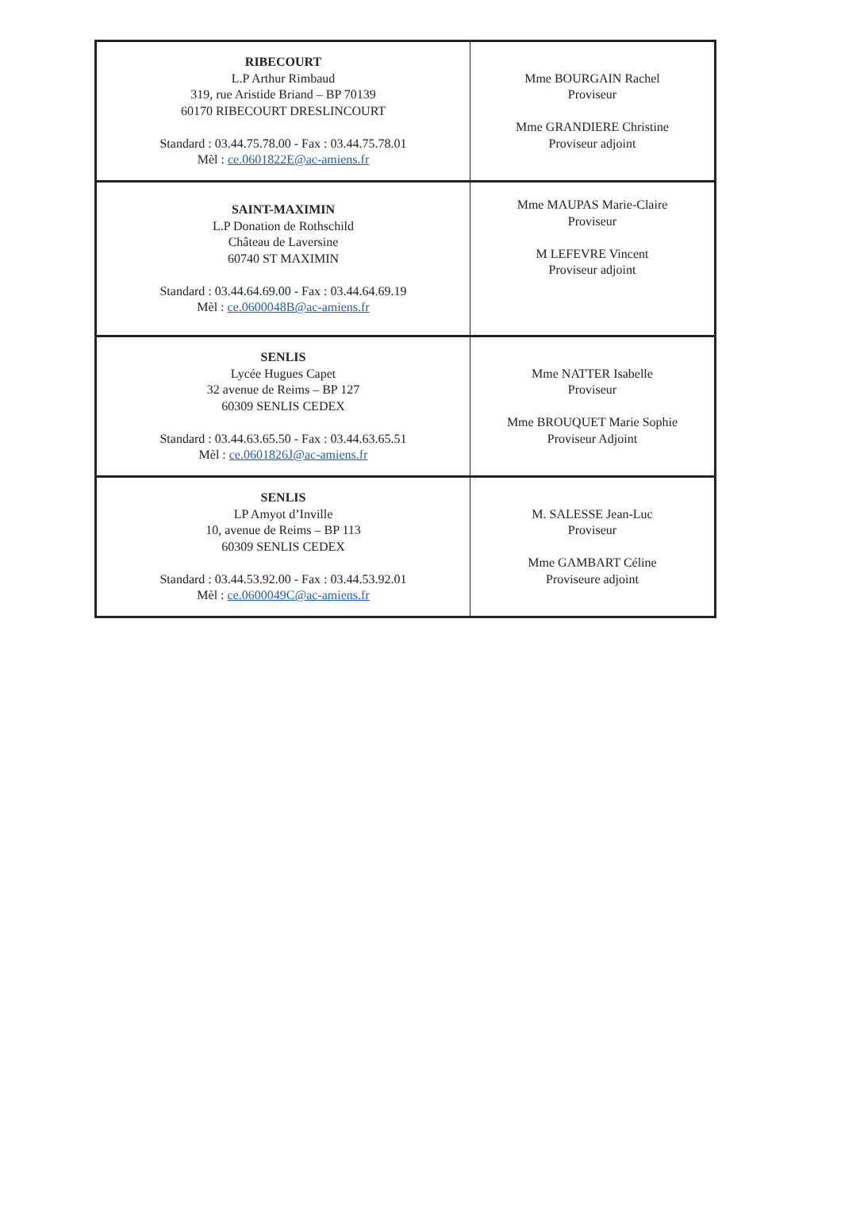| RIBECOURT L.P Arthur Rimbaud 319, rue Aristide Briand – BP 70139 60170 RIBECOURT DRESLINCOURT Standard : 03.44.75.78.00 - Fax : 03.44.75.78.01 Mèl : ce.0601822E@ac-amiens.fr | Mme BOURGAIN Rachel Proviseur Mme GRANDIERE Christine Proviseur adjoint |
| SAINT-MAXIMIN L.P Donation de Rothschild Château de Laversine 60740 ST MAXIMIN Standard : 03.44.64.69.00 - Fax : 03.44.64.69.19 Mèl : ce.0600048B@ac-amiens.fr | Mme MAUPAS Marie-Claire Proviseur M LEFEVRE Vincent Proviseur adjoint |
| SENLIS Lycée Hugues Capet 32 avenue de Reims – BP 127 60309 SENLIS CEDEX Standard : 03.44.63.65.50 - Fax : 03.44.63.65.51 Mèl : ce.0601826J@ac-amiens.fr | Mme NATTER Isabelle Proviseur Mme BROUQUET Marie Sophie Proviseur Adjoint |
| SENLIS LP Amyot d’Inville 10, avenue de Reims – BP 113 60309 SENLIS CEDEX Standard : 03.44.53.92.00 - Fax : 03.44.53.92.01 Mèl : ce.0600049C@ac-amiens.fr | M. SALESSE Jean-Luc Proviseur Mme GAMBART Céline Proviseure adjoint |